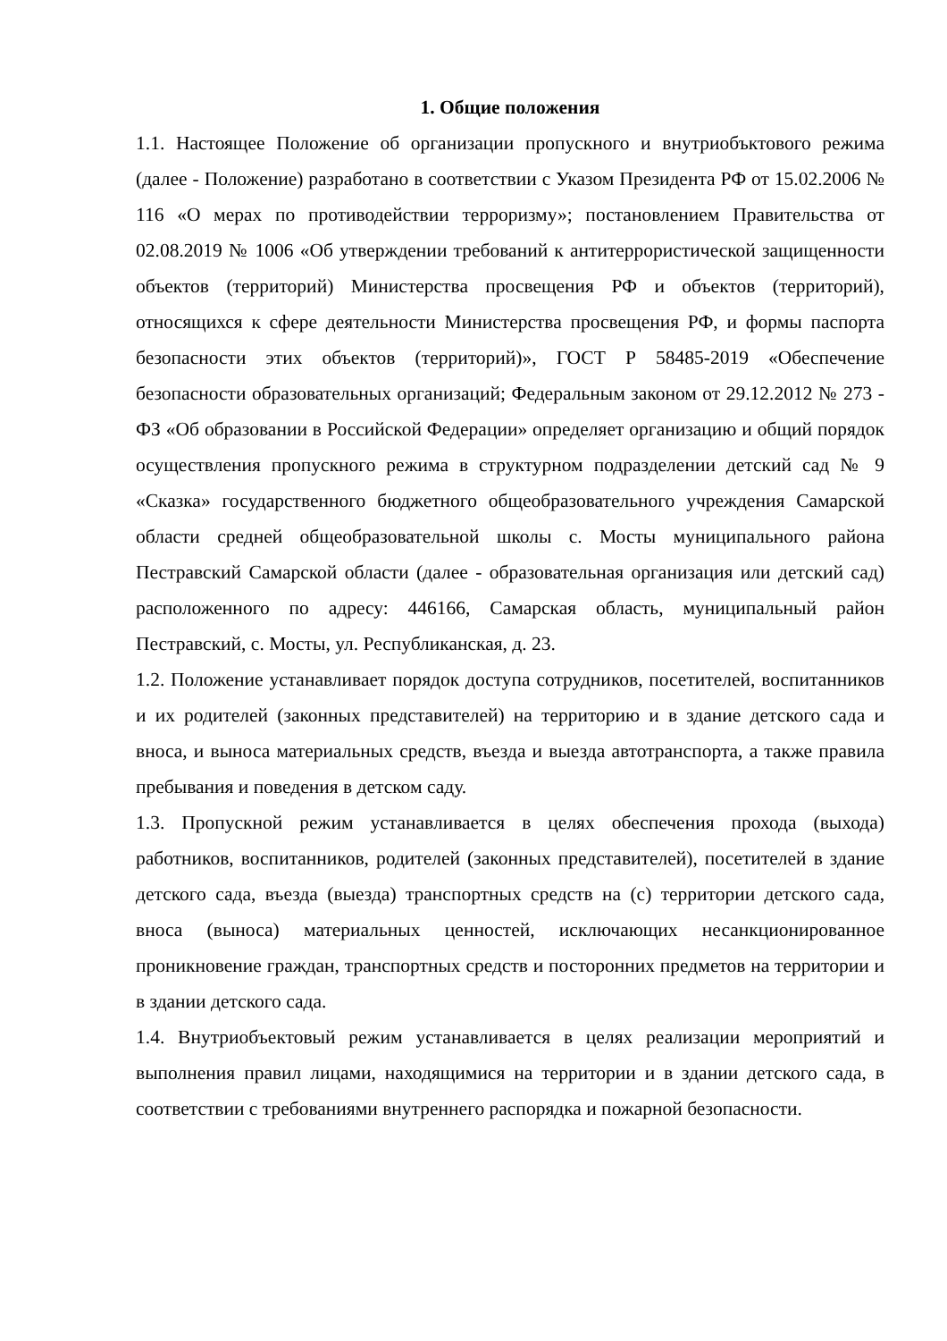1. Общие положения
1.1. Настоящее Положение об организации пропускного и внутриобъктового режима (далее - Положение) разработано в соответствии с Указом Президента РФ от 15.02.2006 № 116 «О мерах по противодействии терроризму»; постановлением Правительства от 02.08.2019 № 1006 «Об утверждении требований к антитеррористической защищенности объектов (территорий) Министерства просвещения РФ и объектов (территорий), относящихся к сфере деятельности Министерства просвещения РФ, и формы паспорта безопасности этих объектов (территорий)», ГОСТ Р 58485-2019 «Обеспечение безопасности образовательных организаций; Федеральным законом от 29.12.2012 № 273 - ФЗ «Об образовании в Российской Федерации» определяет организацию и общий порядок осуществления пропускного режима в структурном подразделении детский сад № 9 «Сказка» государственного бюджетного общеобразовательного учреждения Самарской области средней общеобразовательной школы с. Мосты муниципального района Пестравский Самарской области (далее - образовательная организация или детский сад) расположенного по адресу: 446166, Самарская область, муниципальный район Пестравский, с. Мосты, ул. Республиканская, д. 23.
1.2. Положение устанавливает порядок доступа сотрудников, посетителей, воспитанников и их родителей (законных представителей) на территорию и в здание детского сада и вноса, и выноса материальных средств, въезда и выезда автотранспорта, а также правила пребывания и поведения в детском саду.
1.3. Пропускной режим устанавливается в целях обеспечения прохода (выхода) работников, воспитанников, родителей (законных представителей), посетителей в здание детского сада, въезда (выезда) транспортных средств на (с) территории детского сада, вноса (выноса) материальных ценностей, исключающих несанкционированное проникновение граждан, транспортных средств и посторонних предметов на территории и в здании детского сада.
1.4. Внутриобъектовый режим устанавливается в целях реализации мероприятий и выполнения правил лицами, находящимися на территории и в здании детского сада, в соответствии с требованиями внутреннего распорядка и пожарной безопасности.